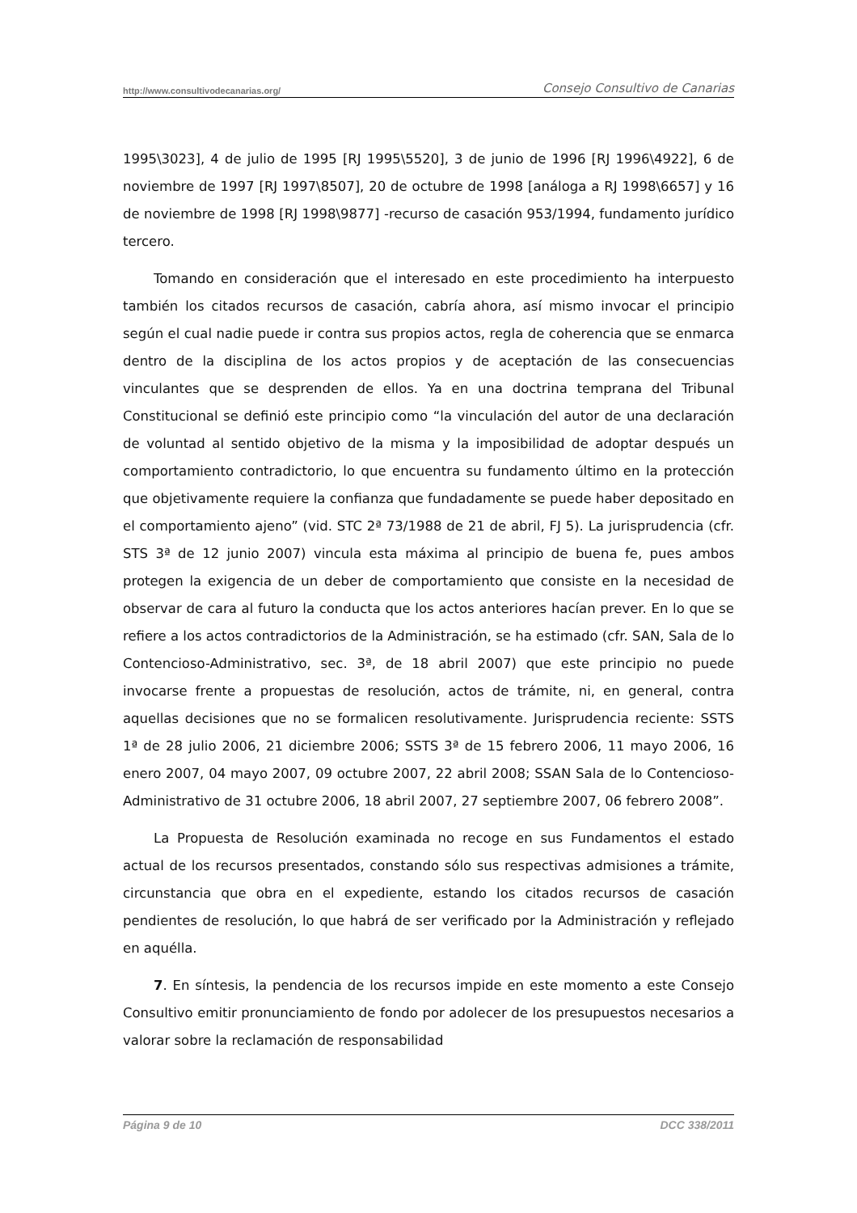http://www.consultivodecanarias.org/ Consejo Consultivo de Canarias
1995\3023], 4 de julio de 1995 [RJ 1995\5520], 3 de junio de 1996 [RJ 1996\4922], 6 de noviembre de 1997 [RJ 1997\8507], 20 de octubre de 1998 [análoga a RJ 1998\6657] y 16 de noviembre de 1998 [RJ 1998\9877] -recurso de casación 953/1994, fundamento jurídico tercero.
Tomando en consideración que el interesado en este procedimiento ha interpuesto también los citados recursos de casación, cabría ahora, así mismo invocar el principio según el cual nadie puede ir contra sus propios actos, regla de coherencia que se enmarca dentro de la disciplina de los actos propios y de aceptación de las consecuencias vinculantes que se desprenden de ellos. Ya en una doctrina temprana del Tribunal Constitucional se definió este principio como “la vinculación del autor de una declaración de voluntad al sentido objetivo de la misma y la imposibilidad de adoptar después un comportamiento contradictorio, lo que encuentra su fundamento último en la protección que objetivamente requiere la confianza que fundadamente se puede haber depositado en el comportamiento ajeno” (vid. STC 2ª 73/1988 de 21 de abril, FJ 5). La jurisprudencia (cfr. STS 3ª de 12 junio 2007) vincula esta máxima al principio de buena fe, pues ambos protegen la exigencia de un deber de comportamiento que consiste en la necesidad de observar de cara al futuro la conducta que los actos anteriores hacían prever. En lo que se refiere a los actos contradictorios de la Administración, se ha estimado (cfr. SAN, Sala de lo Contencioso-Administrativo, sec. 3ª, de 18 abril 2007) que este principio no puede invocarse frente a propuestas de resolución, actos de trámite, ni, en general, contra aquellas decisiones que no se formalicen resolutivamente. Jurisprudencia reciente: SSTS 1ª de 28 julio 2006, 21 diciembre 2006; SSTS 3ª de 15 febrero 2006, 11 mayo 2006, 16 enero 2007, 04 mayo 2007, 09 octubre 2007, 22 abril 2008; SSAN Sala de lo Contencioso-Administrativo de 31 octubre 2006, 18 abril 2007, 27 septiembre 2007, 06 febrero 2008”.
La Propuesta de Resolución examinada no recoge en sus Fundamentos el estado actual de los recursos presentados, constando sólo sus respectivas admisiones a trámite, circunstancia que obra en el expediente, estando los citados recursos de casación pendientes de resolución, lo que habrá de ser verificado por la Administración y reflejado en aquélla.
7. En síntesis, la pendencia de los recursos impide en este momento a este Consejo Consultivo emitir pronunciamiento de fondo por adolecer de los presupuestos necesarios a valorar sobre la reclamación de responsabilidad
Página 9 de 10 DCC 338/2011